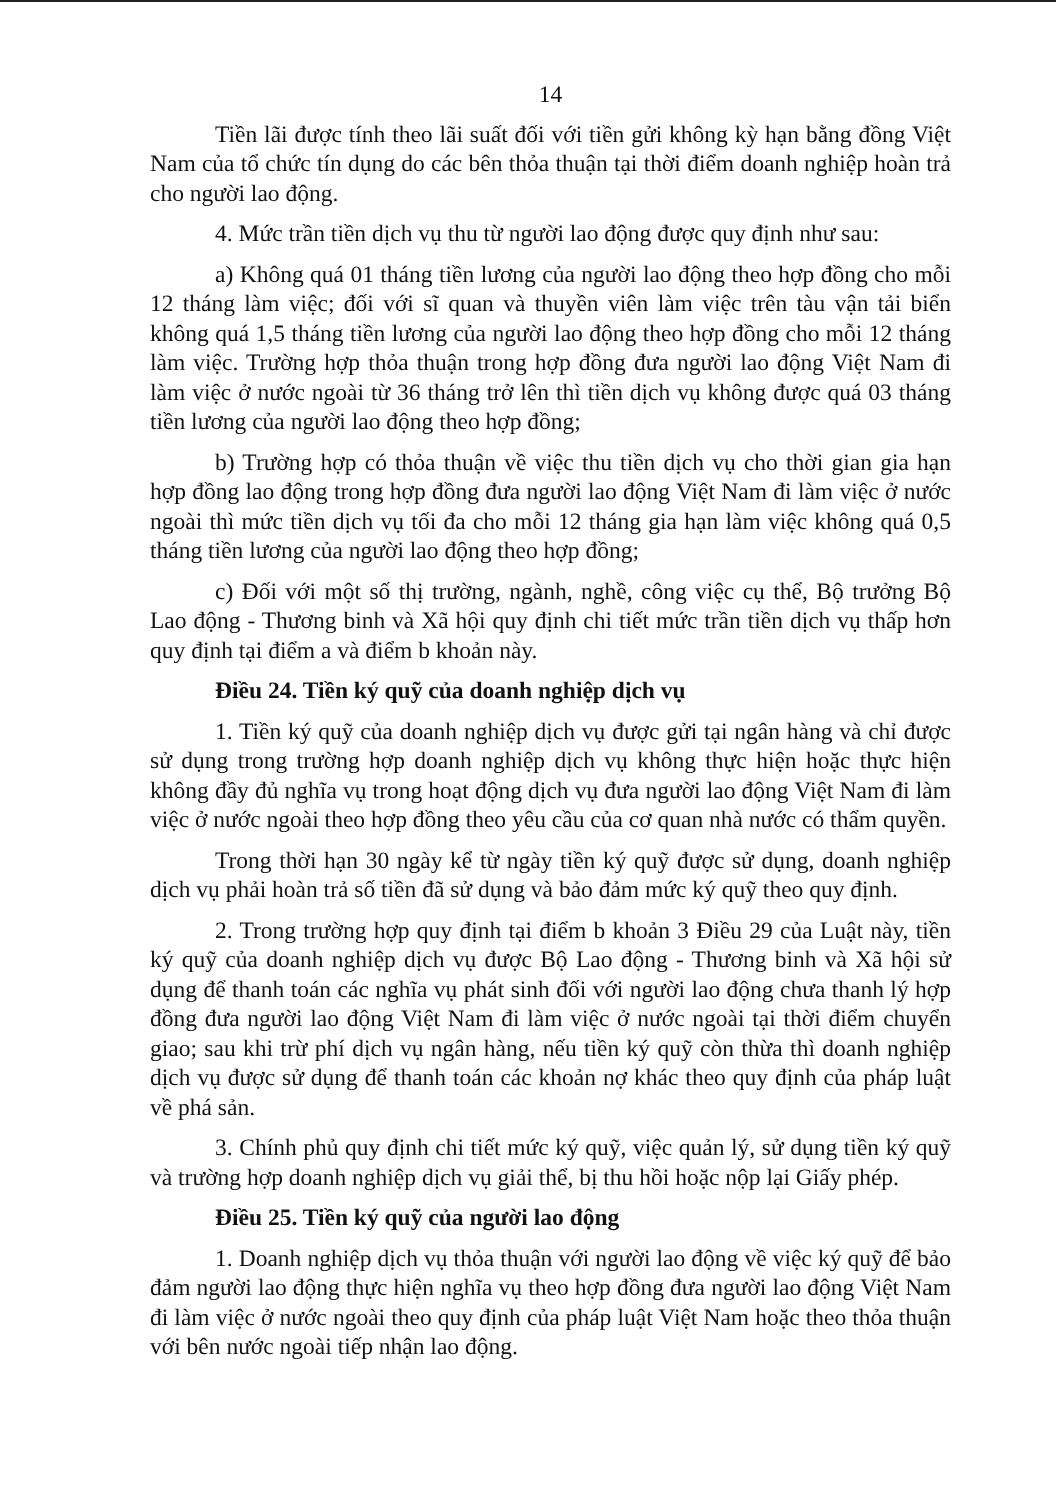14
Tiền lãi được tính theo lãi suất đối với tiền gửi không kỳ hạn bằng đồng Việt Nam của tổ chức tín dụng do các bên thỏa thuận tại thời điểm doanh nghiệp hoàn trả cho người lao động.
4. Mức trần tiền dịch vụ thu từ người lao động được quy định như sau:
a) Không quá 01 tháng tiền lương của người lao động theo hợp đồng cho mỗi 12 tháng làm việc; đối với sĩ quan và thuyền viên làm việc trên tàu vận tải biển không quá 1,5 tháng tiền lương của người lao động theo hợp đồng cho mỗi 12 tháng làm việc. Trường hợp thỏa thuận trong hợp đồng đưa người lao động Việt Nam đi làm việc ở nước ngoài từ 36 tháng trở lên thì tiền dịch vụ không được quá 03 tháng tiền lương của người lao động theo hợp đồng;
b) Trường hợp có thỏa thuận về việc thu tiền dịch vụ cho thời gian gia hạn hợp đồng lao động trong hợp đồng đưa người lao động Việt Nam đi làm việc ở nước ngoài thì mức tiền dịch vụ tối đa cho mỗi 12 tháng gia hạn làm việc không quá 0,5 tháng tiền lương của người lao động theo hợp đồng;
c) Đối với một số thị trường, ngành, nghề, công việc cụ thể, Bộ trưởng Bộ Lao động - Thương binh và Xã hội quy định chi tiết mức trần tiền dịch vụ thấp hơn quy định tại điểm a và điểm b khoản này.
Điều 24. Tiền ký quỹ của doanh nghiệp dịch vụ
1. Tiền ký quỹ của doanh nghiệp dịch vụ được gửi tại ngân hàng và chỉ được sử dụng trong trường hợp doanh nghiệp dịch vụ không thực hiện hoặc thực hiện không đầy đủ nghĩa vụ trong hoạt động dịch vụ đưa người lao động Việt Nam đi làm việc ở nước ngoài theo hợp đồng theo yêu cầu của cơ quan nhà nước có thẩm quyền.
Trong thời hạn 30 ngày kể từ ngày tiền ký quỹ được sử dụng, doanh nghiệp dịch vụ phải hoàn trả số tiền đã sử dụng và bảo đảm mức ký quỹ theo quy định.
2. Trong trường hợp quy định tại điểm b khoản 3 Điều 29 của Luật này, tiền ký quỹ của doanh nghiệp dịch vụ được Bộ Lao động - Thương binh và Xã hội sử dụng để thanh toán các nghĩa vụ phát sinh đối với người lao động chưa thanh lý hợp đồng đưa người lao động Việt Nam đi làm việc ở nước ngoài tại thời điểm chuyển giao; sau khi trừ phí dịch vụ ngân hàng, nếu tiền ký quỹ còn thừa thì doanh nghiệp dịch vụ được sử dụng để thanh toán các khoản nợ khác theo quy định của pháp luật về phá sản.
3. Chính phủ quy định chi tiết mức ký quỹ, việc quản lý, sử dụng tiền ký quỹ và trường hợp doanh nghiệp dịch vụ giải thể, bị thu hồi hoặc nộp lại Giấy phép.
Điều 25. Tiền ký quỹ của người lao động
1. Doanh nghiệp dịch vụ thỏa thuận với người lao động về việc ký quỹ để bảo đảm người lao động thực hiện nghĩa vụ theo hợp đồng đưa người lao động Việt Nam đi làm việc ở nước ngoài theo quy định của pháp luật Việt Nam hoặc theo thỏa thuận với bên nước ngoài tiếp nhận lao động.